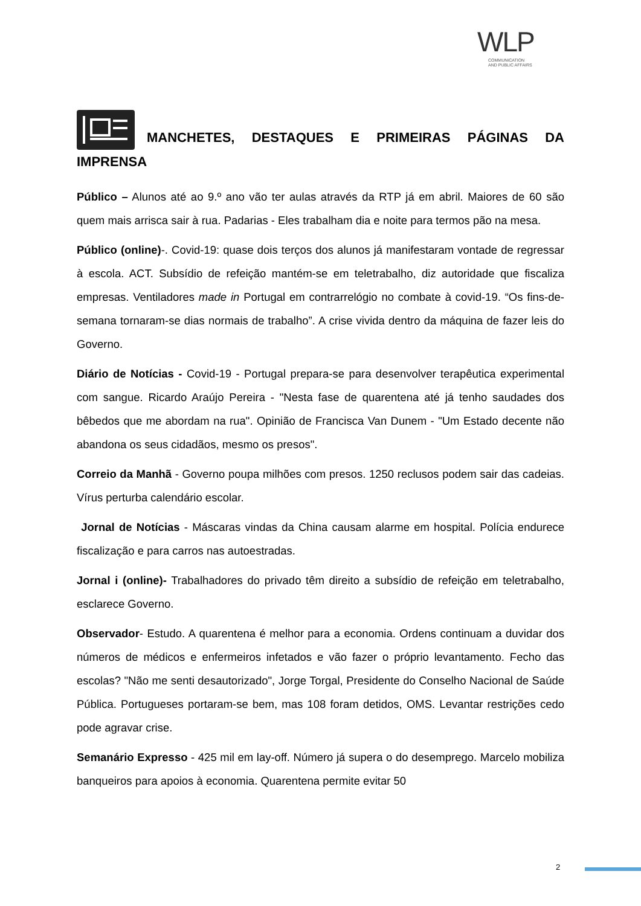WLP
COMMUNICATION
AND PUBLIC AFFAIRS
MANCHETES, DESTAQUES E PRIMEIRAS PÁGINAS DA IMPRENSA
Público – Alunos até ao 9.º ano vão ter aulas através da RTP já em abril. Maiores de 60 são quem mais arrisca sair à rua. Padarias - Eles trabalham dia e noite para termos pão na mesa.
Público (online)-. Covid-19: quase dois terços dos alunos já manifestaram vontade de regressar à escola. ACT. Subsídio de refeição mantém-se em teletrabalho, diz autoridade que fiscaliza empresas. Ventiladores made in Portugal em contrarrelógio no combate à covid-19. “Os fins-de-semana tornaram-se dias normais de trabalho”. A crise vivida dentro da máquina de fazer leis do Governo.
Diário de Notícias - Covid-19 - Portugal prepara-se para desenvolver terapêutica experimental com sangue. Ricardo Araújo Pereira - "Nesta fase de quarentena até já tenho saudades dos bêbedos que me abordam na rua". Opinião de Francisca Van Dunem - "Um Estado decente não abandona os seus cidadãos, mesmo os presos".
Correio da Manhã - Governo poupa milhões com presos. 1250 reclusos podem sair das cadeias. Vírus perturba calendário escolar.
Jornal de Notícias - Máscaras vindas da China causam alarme em hospital. Polícia endurece fiscalização e para carros nas autoestradas.
Jornal i (online)- Trabalhadores do privado têm direito a subsídio de refeição em teletrabalho, esclarece Governo.
Observador- Estudo. A quarentena é melhor para a economia. Ordens continuam a duvidar dos números de médicos e enfermeiros infetados e vão fazer o próprio levantamento. Fecho das escolas? "Não me senti desautorizado", Jorge Torgal, Presidente do Conselho Nacional de Saúde Pública. Portugueses portaram-se bem, mas 108 foram detidos, OMS. Levantar restrições cedo pode agravar crise.
Semanário Expresso - 425 mil em lay-off. Número já supera o do desemprego. Marcelo mobiliza banqueiros para apoios à economia. Quarentena permite evitar 50
2